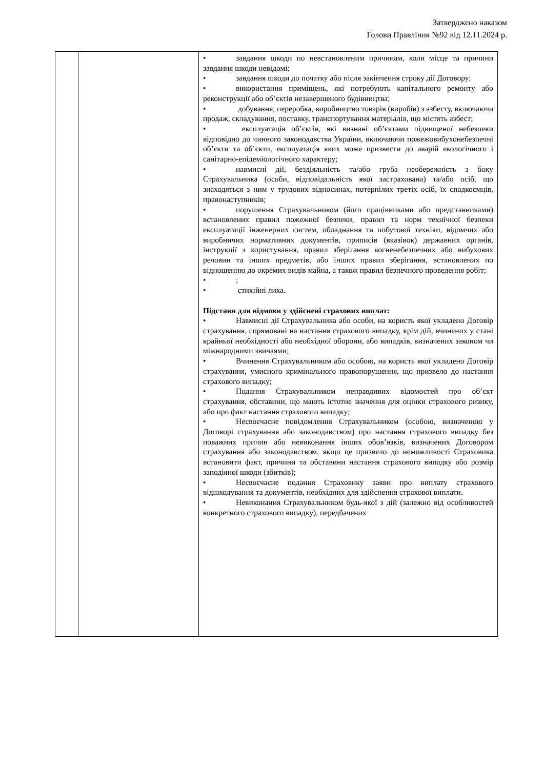Затверджено наказом
Голови Правління №92 від 12.11.2024 р.
| | | • завдання шкоди по невстановленим причинам, коли місце та причини завдання шкоди невідомі; • завдання шкоди до початку або після закінчення строку дії Договору; • використання приміщень, які потребують капітального ремонту або реконструкції або об’єктів незавершеного будівництва; • добування, переробка, виробництво товарів (виробів) з азбесту, включаючи продаж, складування, поставку, транспортування матеріалів, що містять азбест; • експлуатація об’єктів, які визнані об’єктами підвищеної небезпеки відповідно до чинного законодавства України, включаючи пожежовибухонебезпечні об’єкти та об’єкти, експлуатація яких може призвести до аварій екологічного і санітарно-епідеміологічного характеру; • навмисні дії, бездіяльність та/або груба необережність з боку Страхувальника (особи, відповідальність якої застрахована) та/або осіб, що знаходяться з ним у трудових відносинах, потерпілих третіх осіб, їх спадкоємців, правонаступників; • порушення Страхувальником (його працівниками або представниками) встановлених правил пожежної безпеки, правил та норм технічної безпеки експлуатації інженерних систем, обладнання та побутової техніки, відомчих або виробничих нормативних документів, приписів (вказівок) державних органів, інструкції з користування, правил зберігання вогненебезпечних або вибухових речовин та інших предметів, або інших правил зберігання, встановлених по відношенню до окремих видів майна, а також правил безпечного проведення робіт; • ; • стихійні лиха. Підстави для відмови у здійснені страхових виплат: • Навмисні дії Страхувальника або особи, на користь якої укладено Договір страхування, спрямовані на настання страхового випадку, крім дій, вчинених у стані крайньої необхідності або необхідної оборони, або випадків, визначених законом чи міжнародними звичаями; • Вчинення Страхувальником або особою, на користь якої укладено Договір страхування, умисного кримінального правопорушення, що призвело до настання страхового випадку; • Подання Страхувальником неправдивих відомостей про об’єкт страхування, обставини, що мають істотне значення для оцінки страхового ризику, або про факт настання страхового випадку; • Несвоєчасне повідомлення Страхувальником (особою, визначеною у Договорі страхування або законодавством) про настання страхового випадку без поважних причин або невиконання інших обов’язків, визначених Договором страхування або законодавством, якщо це призвело до неможливості Страховика встановити факт, причини та обставини настання страхового випадку або розмір заподіяної шкоди (збитків); • Несвоєчасне подання Страховику заяви про виплату страхового відшкодування та документів, необхідних для здійснення страхової виплати. • Невиконання Страхувальником будь-якої з дій (залежно від особливостей конкретного страхового випадку), передбачених |